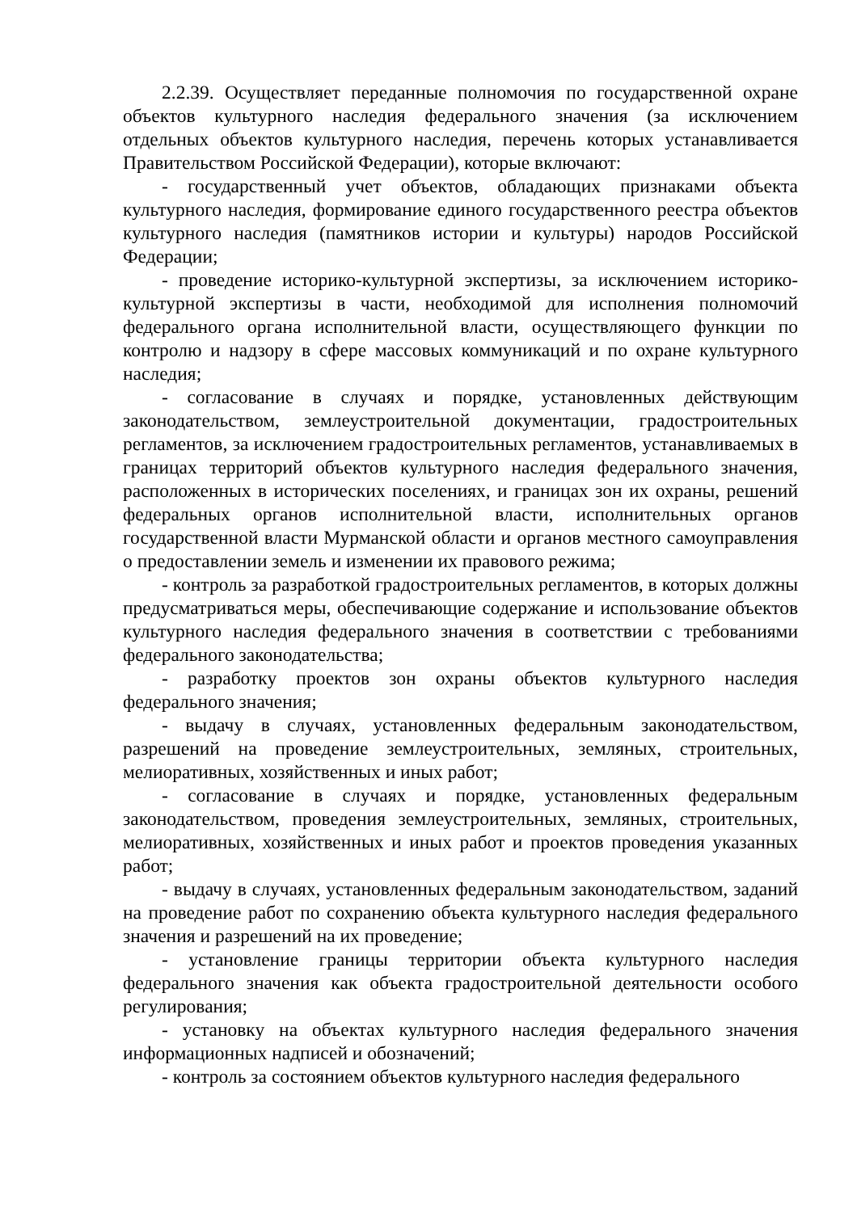2.2.39. Осуществляет переданные полномочия по государственной охране объектов культурного наследия федерального значения (за исключением отдельных объектов культурного наследия, перечень которых устанавливается Правительством Российской Федерации), которые включают:
- государственный учет объектов, обладающих признаками объекта культурного наследия, формирование единого государственного реестра объектов культурного наследия (памятников истории и культуры) народов Российской Федерации;
- проведение историко-культурной экспертизы, за исключением историко-культурной экспертизы в части, необходимой для исполнения полномочий федерального органа исполнительной власти, осуществляющего функции по контролю и надзору в сфере массовых коммуникаций и по охране культурного наследия;
- согласование в случаях и порядке, установленных действующим законодательством, землеустроительной документации, градостроительных регламентов, за исключением градостроительных регламентов, устанавливаемых в границах территорий объектов культурного наследия федерального значения, расположенных в исторических поселениях, и границах зон их охраны, решений федеральных органов исполнительной власти, исполнительных органов государственной власти Мурманской области и органов местного самоуправления о предоставлении земель и изменении их правового режима;
- контроль за разработкой градостроительных регламентов, в которых должны предусматриваться меры, обеспечивающие содержание и использование объектов культурного наследия федерального значения в соответствии с требованиями федерального законодательства;
- разработку проектов зон охраны объектов культурного наследия федерального значения;
- выдачу в случаях, установленных федеральным законодательством, разрешений на проведение землеустроительных, земляных, строительных, мелиоративных, хозяйственных и иных работ;
- согласование в случаях и порядке, установленных федеральным законодательством, проведения землеустроительных, земляных, строительных, мелиоративных, хозяйственных и иных работ и проектов проведения указанных работ;
- выдачу в случаях, установленных федеральным законодательством, заданий на проведение работ по сохранению объекта культурного наследия федерального значения и разрешений на их проведение;
- установление границы территории объекта культурного наследия федерального значения как объекта градостроительной деятельности особого регулирования;
- установку на объектах культурного наследия федерального значения информационных надписей и обозначений;
- контроль за состоянием объектов культурного наследия федерального